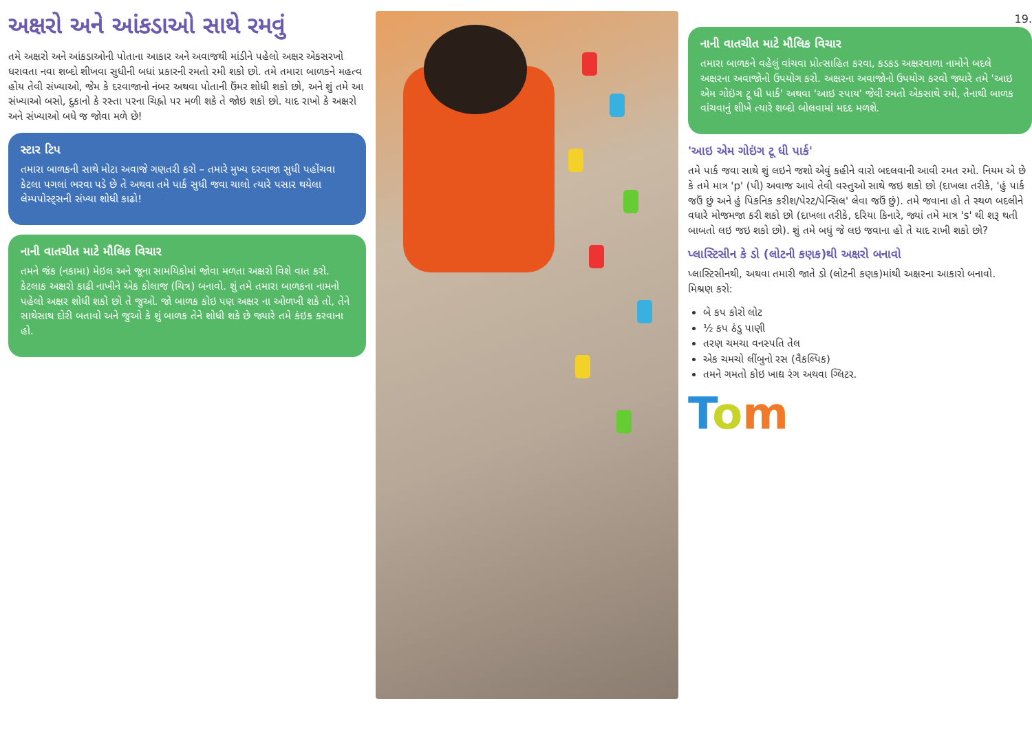અક્ષરો અને આંકડાઓ સાથે રમવું
તમે અક્ષરો અને આંકડાઓની પોતાના આકાર અને અવાજથી માંડીને પહેલો અક્ષર એકસરખો ધરાવતા નવા શબ્દો શીખવા સુધીની બધાં પ્રકારની રમતો રમી શકો છો. તમે તમારા બાળકને મહત્વ હોય તેવી સંખ્યાઓ, જેમ કે દરવાજાનો નંબર અથવા પોતાની ઉંમર શોધી શકો છો, અને શું તમે આ સંખ્યાઓ બસો, દુકાનો કે રસ્તા પરના ચિહ્નો પર મળી શકે તે જોઇ શકો છો. યાદ રાખો કે અક્ષરો અને સંખ્યાઓ બધે જ જોવા મળે છે!
સ્ટાર ટિપ
તમારા બાળકની સાથે મોટા અવાજે ગણતરી કરો – તમારે મુખ્ય દરવાજા સુધી પહોંચવા કેટલા પગલાં ભરવા પડે છે તે અથવા તમે પાર્ક સુધી જવા ચાલો ત્યારે પસાર થયેલા લેમ્પપોસ્ટ્સની સંખ્યા શોધી કાઢો!
નાની વાતચીત માટે મૌલિક વિચાર
તમને જંક (નકામા) મેઇલ અને જૂના સામયિકોમાં જોવા મળતા અક્ષરો વિશે વાત કરો. કેટલાક અક્ષરો કાઢી નાખીને એક કોલાજ (ચિત્ર) બનાવો. શું તમે તમારા બાળકના નામનો પહેલો અક્ષર શોધી શકો છો તે જુઓ. જો બાળક કોઇ પણ અક્ષર ના ઓળખી શકે તો, તેને સાથેસાથ દોરી બતાવો અને જુઓ કે શું બાળક તેને શોધી શકે છે જ્યારે તમે કંઇક કરવાના હો.
19.
નાની વાતચીત માટે મૌલિક વિચાર
તમારા બાળકને વહેલું વાંચવા પ્રોત્સાહિત કરવા, કડકડ અક્ષરવાળા નામોને બદલે અક્ષરના અવાજોનો ઉપયોગ કરો. અક્ષરના અવાજોનો ઉપયોગ કરવો જ્યારે તમે 'આઇ એમ ગોઇંગ ટૂ ધી પાર્ક' અથવા 'આઇ સ્પાય' જેવી રમતો એકસાથે રમો, તેનાથી બાળક વાંચવાનું શીખે ત્યારે શબ્દો બોલવામાં મદદ મળશે.
'આઇ એમ ગોઇંગ ટૂ ધી પાર્ક'
તમે પાર્ક જવા સાથે શું લઇને જશો એવું કહીને વારો બદલવાની આવી રમત રમો. નિયમ એ છે કે તમે માત્ર 'p' (પી) અવાજ આવે તેવી વસ્તુઓ સાથે જઇ શકો છો (દાખલા તરીકે, 'હું પાર્ક જઉં છું અને હું પિકનિક કરીશ/પેરટ/પેન્સિલ' લેવા જઉં છું). તમે જવાના હો તે સ્થળ બદલીને વધારે મોજમજા કરી શકો છો (દાખલા તરીકે, દરિયા કિનારે, જ્યાં તમે માત્ર 's' થી શરૂ થતી બાબતો લઇ જઇ શકો છો). શું તમે બધું જે લઇ જવાના હો તે યાદ રાખી શકો છો?
પ્લાસ્ટિસીન કે ડો (લોટની કણક)થી અક્ષરો બનાવો
પ્લાસ્ટિસીનથી, અથવા તમારી જાતે ડો (લોટની કણક)માંથી અક્ષરના આકારો બનાવો.
મિશ્રણ કરો:
બે કપ કોરો લોટ
½ કપ ઠંડુ પાણી
તરણ ચમચા વનસ્પતિ તેલ
એક ચમચો લીંબુનો રસ (વૈકલ્પિક)
તમને ગમતો કોઇ ખાદ્ય રંગ અથવા ગ્લિટર.
Tom